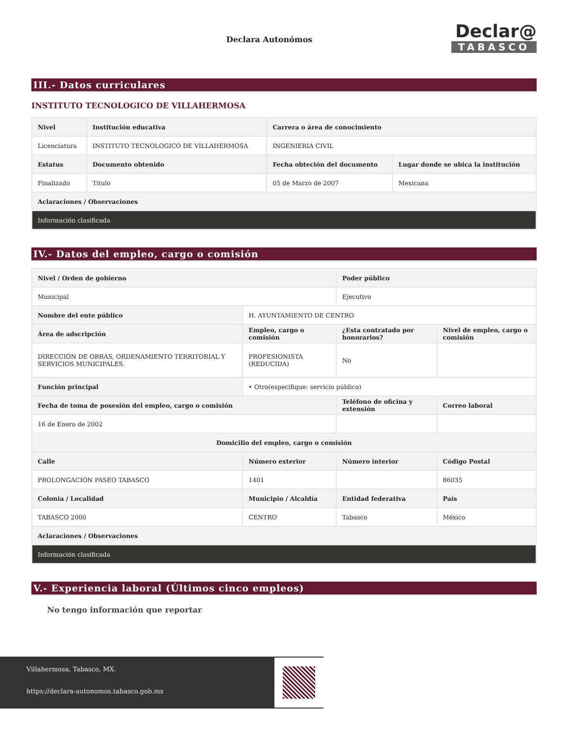Declara Autonómos
Declar@
TABASCO
III.- Datos curriculares
INSTITUTO TECNOLOGICO DE VILLAHERMOSA
| Nivel | Institución educativa | Carrera o área de conocimiento | |
| --- | --- | --- | --- |
| Licenciatura | INSTITUTO TECNOLOGICO DE VILLAHERMOSA | INGENIERIA CIVIL | |
| Estatus | Documento obtenido | Fecha obteción del documento | Lugar donde se ubica la institución |
| Finalizado | Titulo | 05 de Marzo de 2007 | Mexicana |
| Aclaraciones / Observaciones | | | |
| Información clasificada | | | |
IV.- Datos del empleo, cargo o comisión
| Nivel / Orden de gobierno | | Poder público | |
| --- | --- | --- | --- |
| Municipal | | Ejecutivo | |
| Nombre del ente público | H. AYUNTAMIENTO DE CENTRO | | |
| Área de adscripción | Empleo, cargo o comisión | ¿Esta contratado por honorarios? | Nivel de empleo, cargo o comisión |
| DIRECCIÓN DE OBRAS, ORDENAMIENTO TERRITORIAL Y SERVICIOS MUNICIPALES. | PROFESIONISTA (REDUCIDA) | No | |
| Función principal | • Otro(especifique: servicio público) | | |
| Fecha de toma de posesión del empleo, cargo o comisión | | Teléfono de oficina y extensión | Correo laboral |
| 16 de Enero de 2002 | | | |
| Domicilio del empleo, cargo o comisión | | | |
| Calle | Número exterior | Número interior | Código Postal |
| PROLONGACIÓN PASEO TABASCO | 1401 | | 86035 |
| Colonia / Localidad | Municipio / Alcaldía | Entidad federativa | País |
| TABASCO 2000 | CENTRO | Tabasco | México |
| Aclaraciones / Observaciones | | | |
| Información clasificada | | | |
V.- Experiencia laboral (Últimos cinco empleos)
No tengo información que reportar
Villahermosa, Tabasco, MX.
https://declara-autonomos.tabasco.gob.mx